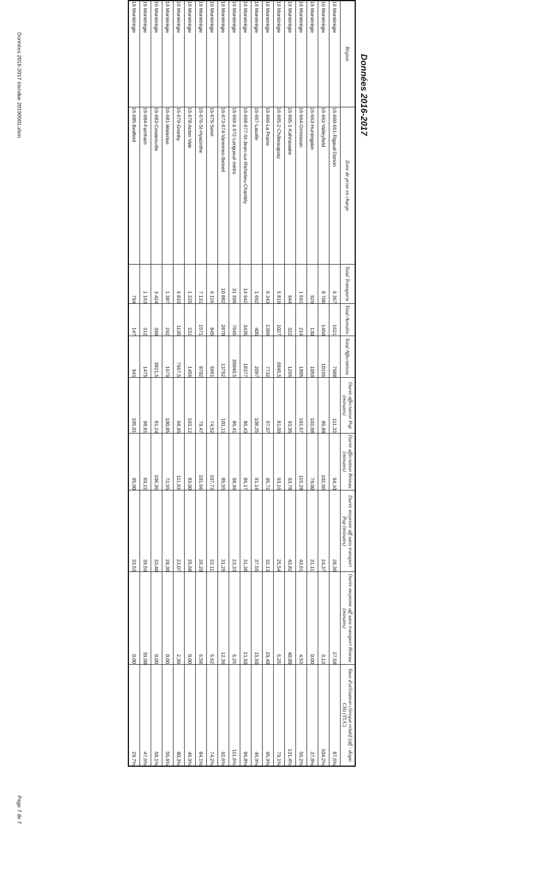Données 2016-2017
| Région | Zone de prise en charge | Total Transports | Total Annulés | Total Affectations | Durée affectation Pop (minutes) | Durée affectation Réseau (minutes) | Durée moyenne aff sans transport Pop (minutes) | Durée moyenne aff sans transport Réseau (minutes) | Taux d'utilisation clinique relatif (aff - dispo CH) (TUC) |
| --- | --- | --- | --- | --- | --- | --- | --- | --- | --- |
| 16 Montérégie | 16-660-661-Rigaud-Dorion | 6 367 | 1621 | 7988 | 111,33 | 94,10 | 28,38 | 27,58 | 87,6% |
| 16 Montérégie | 16-662-Valleyfield | 8 706 | 1450 | 10156 | 85,88 | 102,50 | 24,37 | 3,13 | 104,2% |
| 16 Montérégie | 16-663-Huntingdon | 929 | 130 | 1059 | 103,88 | 79,00 | 31,11 | 0,00 | 37,8% |
| 16 Montérégie | 16-664-Ormstown | 1 591 | 214 | 1805 | 101,67 | 115,28 | 43,61 | 4,53 | 56,2% |
| 16 Montérégie | 16-665-1-Kahnawake | 944 | 322 | 1266 | 93,95 | 93,78 | 43,82 | 40,00 | 131,4% |
| 16 Montérégie | 16-665-2-Châteauguay | 5 819 | 1027 | 6845,5 | 81,09 | 93,16 | 25,54 | 6,25 | 79,1% |
| 16 Montérégie | 16-666-La Prairie | 6 343 | 1389 | 7732 | 97,07 | 95,72 | 32,13 | 29,40 | 95,9% |
| 16 Montérégie | 16-667-Lacolle | 1 692 | 405 | 2097 | 108,25 | 91,14 | 37,55 | 15,50 | 46,9% |
| 16 Montérégie | 16-668-677-St-Jean-sur-Richelieu-Chambly | 14 942 | 3435 | 18377 | 86,43 | 86,17 | 31,38 | 21,50 | 86,8% |
| 16 Montérégie | 16-669 à 672-Longueuil métro | 31 396 | 7645 | 39040,5 | 86,41 | 98,99 | 23,33 | 6,26 | 111,6% |
| 16 Montérégie | 16-673-674-Varennes-Beloeil | 10 882 | 2870 | 13752 | 101,11 | 85,55 | 31,25 | 12,36 | 92,6% |
| 16 Montérégie | 16-675-Sorel | 6 116 | 845 | 6961 | 74,52 | 107,73 | 22,11 | 6,62 | 74,2% |
| 16 Montérégie | 16-676-St-Hyacinthe | 7 131 | 1571 | 8702 | 79,47 | 101,66 | 26,20 | 6,58 | 84,1% |
| 16 Montérégie | 16-678-Acton Vale | 1 225 | 231 | 1456 | 103,12 | 83,00 | 25,68 | 0,00 | 46,9% |
| 16 Montérégie | 16-679-Granby | 6 833 | 1135 | 7967,5 | 68,95 | 111,93 | 23,07 | 2,30 | 80,3% |
| 16 Montérégie | 16-681-Waterloo | 1 387 | 292 | 1679 | 100,85 | 72,55 | 28,30 | 0,00 | 55,6% |
| 16 Montérégie | 16-683-Cowansville | 3 424 | 398 | 3821,5 | 81,24 | 106,35 | 33,40 | 0,00 | 58,1% |
| 16 Montérégie | 16-684-Farnham | 1 163 | 312 | 1475 | 98,81 | 69,22 | 39,59 | 39,00 | 47,6% |
| 16 Montérégie | 16-685-Bedford | 794 | 147 | 941 | 105,01 | 95,00 | 33,53 | 0,00 | 29,7% |
Données 2016-2017 étendue 20190501.xlsm Page 7 de 7